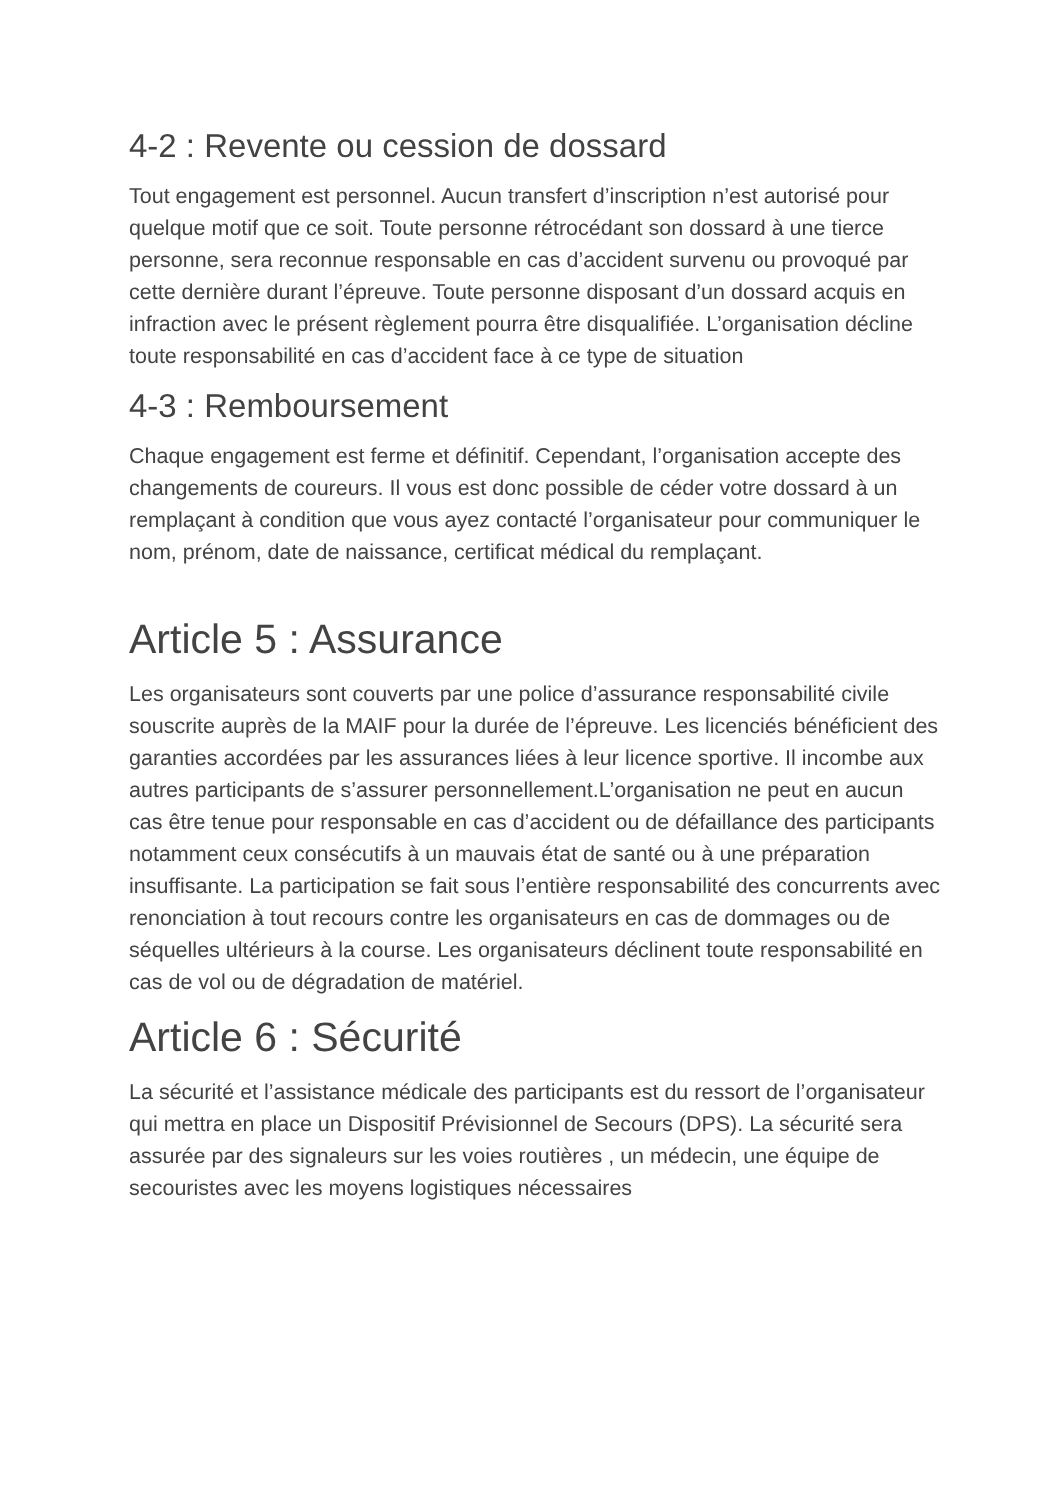4-2 : Revente ou cession de dossard
Tout engagement est personnel. Aucun transfert d’inscription n’est autorisé pour quelque motif que ce soit. Toute personne rétrocédant son dossard à une tierce personne, sera reconnue responsable en cas d’accident survenu ou provoqué par cette dernière durant l’épreuve. Toute personne disposant d’un dossard acquis en infraction avec le présent règlement pourra être disqualifiée. L’organisation décline toute responsabilité en cas d’accident face à ce type de situation
4-3 : Remboursement
Chaque engagement est ferme et définitif. Cependant, l’organisation accepte des changements de coureurs. Il vous est donc possible de céder votre dossard à un remplaçant à condition que vous ayez contacté l’organisateur pour communiquer le nom, prénom, date de naissance, certificat médical du remplaçant.
Article 5 : Assurance
Les organisateurs sont couverts par une police d’assurance responsabilité civile souscrite auprès de la MAIF pour la durée de l’épreuve. Les licenciés bénéficient des garanties accordées par les assurances liées à leur licence sportive. Il incombe aux autres participants de s’assurer personnellement.L’organisation ne peut en aucun cas être tenue pour responsable en cas d’accident ou de défaillance des participants notamment ceux consécutifs à un mauvais état de santé ou à une préparation insuffisante. La participation se fait sous l’entière responsabilité des concurrents avec renonciation à tout recours contre les organisateurs en cas de dommages ou de séquelles ultérieurs à la course. Les organisateurs déclinent toute responsabilité en cas de vol ou de dégradation de matériel.
Article 6 : Sécurité
La sécurité et l’assistance médicale des participants est du ressort de l’organisateur qui mettra en place un Dispositif Prévisionnel de Secours (DPS). La sécurité sera assurée par des signaleurs sur les voies routières , un médecin, une équipe de secouristes avec les moyens logistiques nécessaires